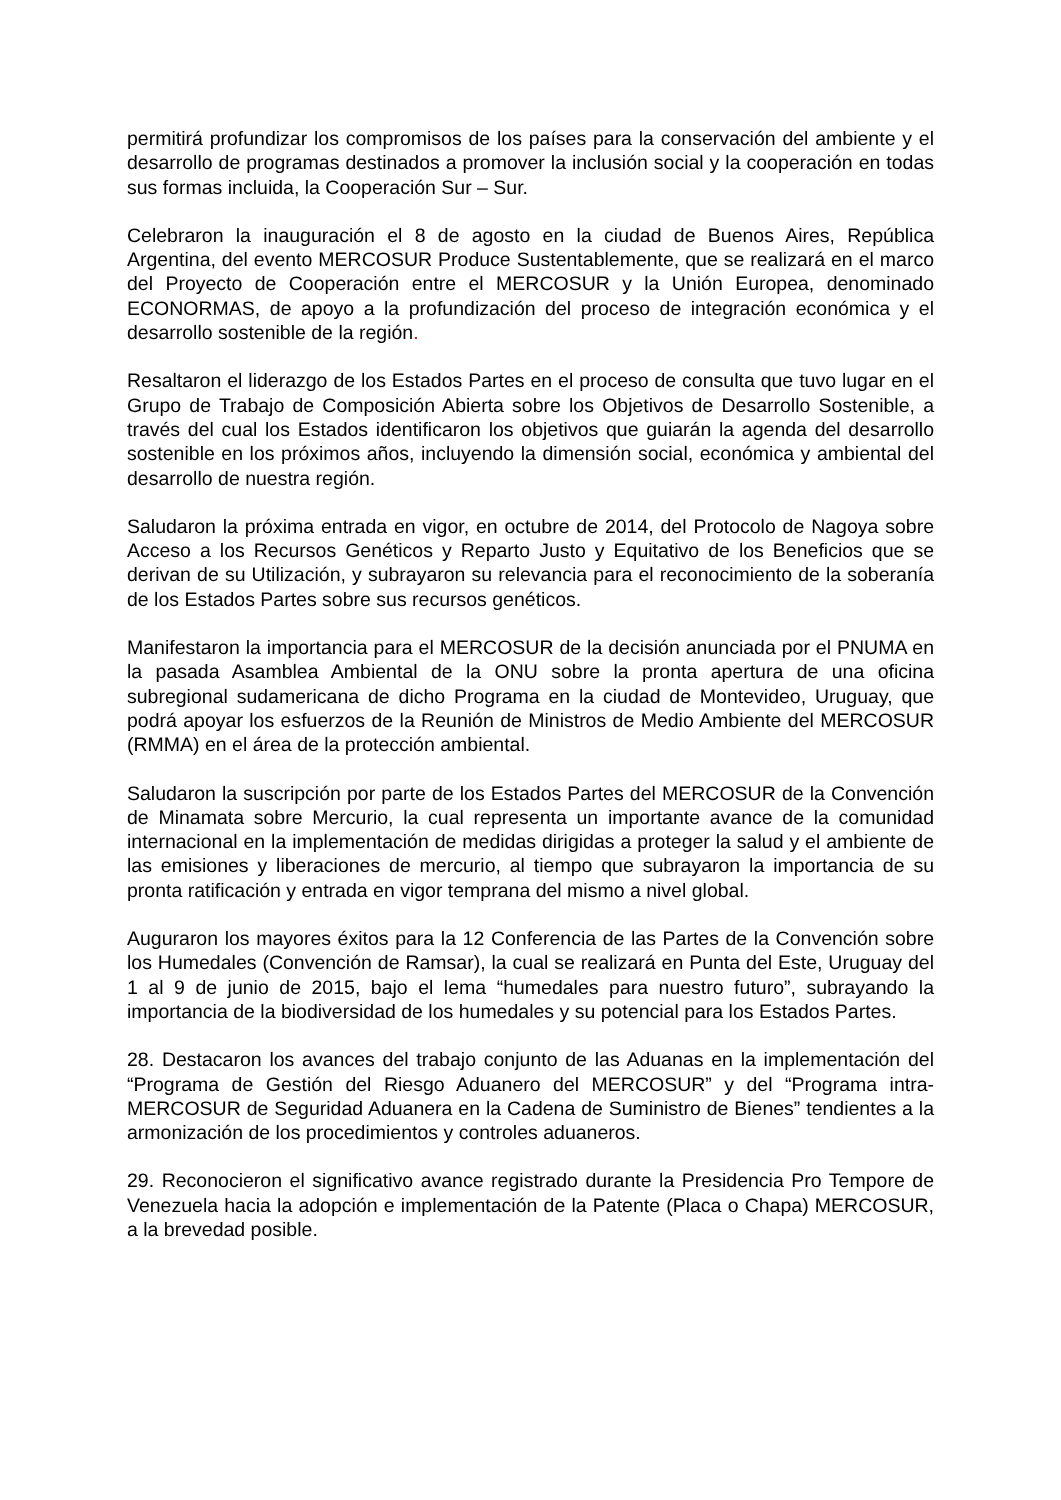permitirá profundizar los compromisos de los países para la conservación del ambiente y el desarrollo de programas destinados a promover la inclusión social y la cooperación en todas sus formas incluida, la Cooperación Sur – Sur.
Celebraron la inauguración el 8 de agosto en la ciudad de Buenos Aires, República Argentina, del evento MERCOSUR Produce Sustentablemente, que se realizará en el marco del Proyecto de Cooperación entre el MERCOSUR y la Unión Europea, denominado ECONORMAS, de apoyo a la profundización del proceso de integración económica y el desarrollo sostenible de la región.
Resaltaron el liderazgo de los Estados Partes en el proceso de consulta que tuvo lugar en el Grupo de Trabajo de Composición Abierta sobre los Objetivos de Desarrollo Sostenible, a través del cual los Estados identificaron los objetivos que guiarán la agenda del desarrollo sostenible en los próximos años, incluyendo la dimensión social, económica y ambiental del desarrollo de nuestra región.
Saludaron la próxima entrada en vigor, en octubre de 2014, del Protocolo de Nagoya sobre Acceso a los Recursos Genéticos y Reparto Justo y Equitativo de los Beneficios que se derivan de su Utilización, y subrayaron su relevancia para el reconocimiento de la soberanía de los Estados Partes sobre sus recursos genéticos.
Manifestaron la importancia para el MERCOSUR de la decisión anunciada por el PNUMA en la pasada Asamblea Ambiental de la ONU sobre la pronta apertura de una oficina subregional sudamericana de dicho Programa en la ciudad de Montevideo, Uruguay, que podrá apoyar los esfuerzos de la Reunión de Ministros de Medio Ambiente del MERCOSUR (RMMA) en el área de la protección ambiental.
Saludaron la suscripción por parte de los Estados Partes del MERCOSUR de la Convención de Minamata sobre Mercurio, la cual representa un importante avance de la comunidad internacional en la implementación de medidas dirigidas a proteger la salud y el ambiente de las emisiones y liberaciones de mercurio, al tiempo que subrayaron la importancia de su pronta ratificación y entrada en vigor temprana del mismo a nivel global.
Auguraron los mayores éxitos para la 12 Conferencia de las Partes de la Convención sobre los Humedales (Convención de Ramsar), la cual se realizará en Punta del Este, Uruguay del 1 al 9 de junio de 2015, bajo el lema “humedales para nuestro futuro”, subrayando la importancia de la biodiversidad de los humedales y su potencial para los Estados Partes.
28. Destacaron los avances del trabajo conjunto de las Aduanas en la implementación del “Programa de Gestión del Riesgo Aduanero del MERCOSUR” y del “Programa intra-MERCOSUR de Seguridad Aduanera en la Cadena de Suministro de Bienes” tendientes a la armonización de los procedimientos y controles aduaneros.
29. Reconocieron el significativo avance registrado durante la Presidencia Pro Tempore de Venezuela hacia la adopción e implementación de la Patente (Placa o Chapa) MERCOSUR, a la brevedad posible.